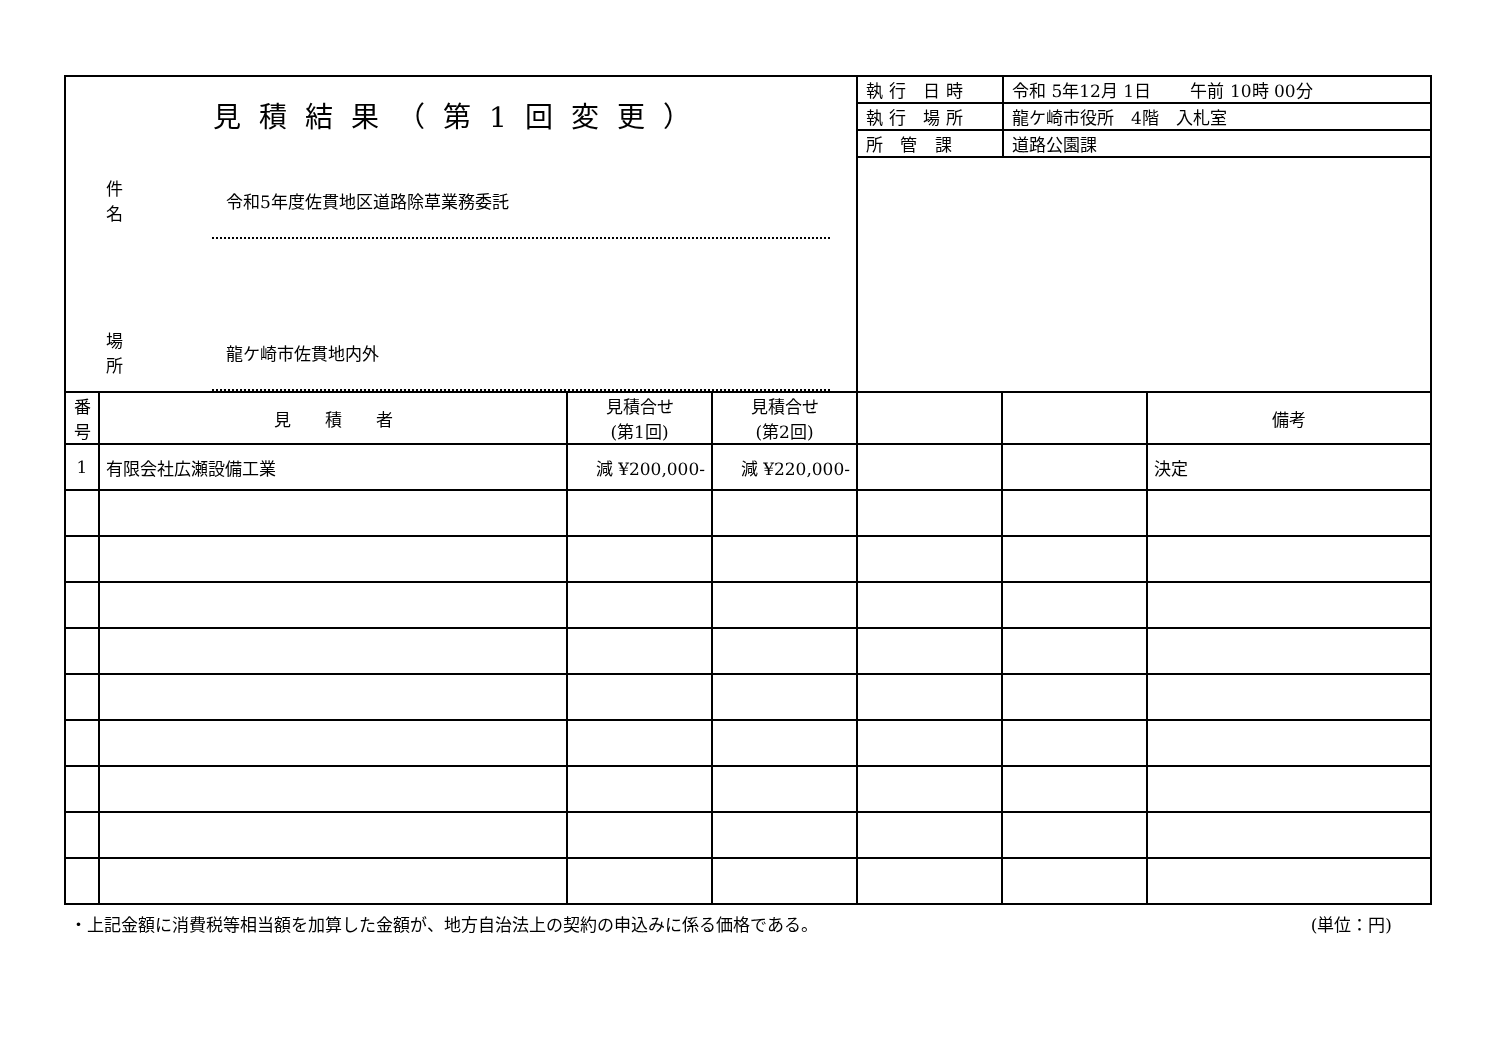| 見積結果（第1回変更） 件名 令和5年度佐貫地区道路除草業務委託 場所 龍ケ崎市佐貫地内外 | / 執行 日時 / 令和 5年12月 1日 午前 10時 00分 / / 執行 場所 / 龍ケ崎市役所 4階 入札室 / / 所 管 課 / 道路公園課 / |
| 番号 | 見 積 者 | 見積合せ (第1回) | 見積合せ (第2回) | | | 備考 |
| --- | --- | --- | --- | --- | --- | --- |
| 1 | 有限会社広瀬設備工業 | 減 ¥200,000- | 減 ¥220,000- | | | 決定 |
・上記金額に消費税等相当額を加算した金額が、地方自治法上の契約の申込みに係る価格である。 (単位：円)